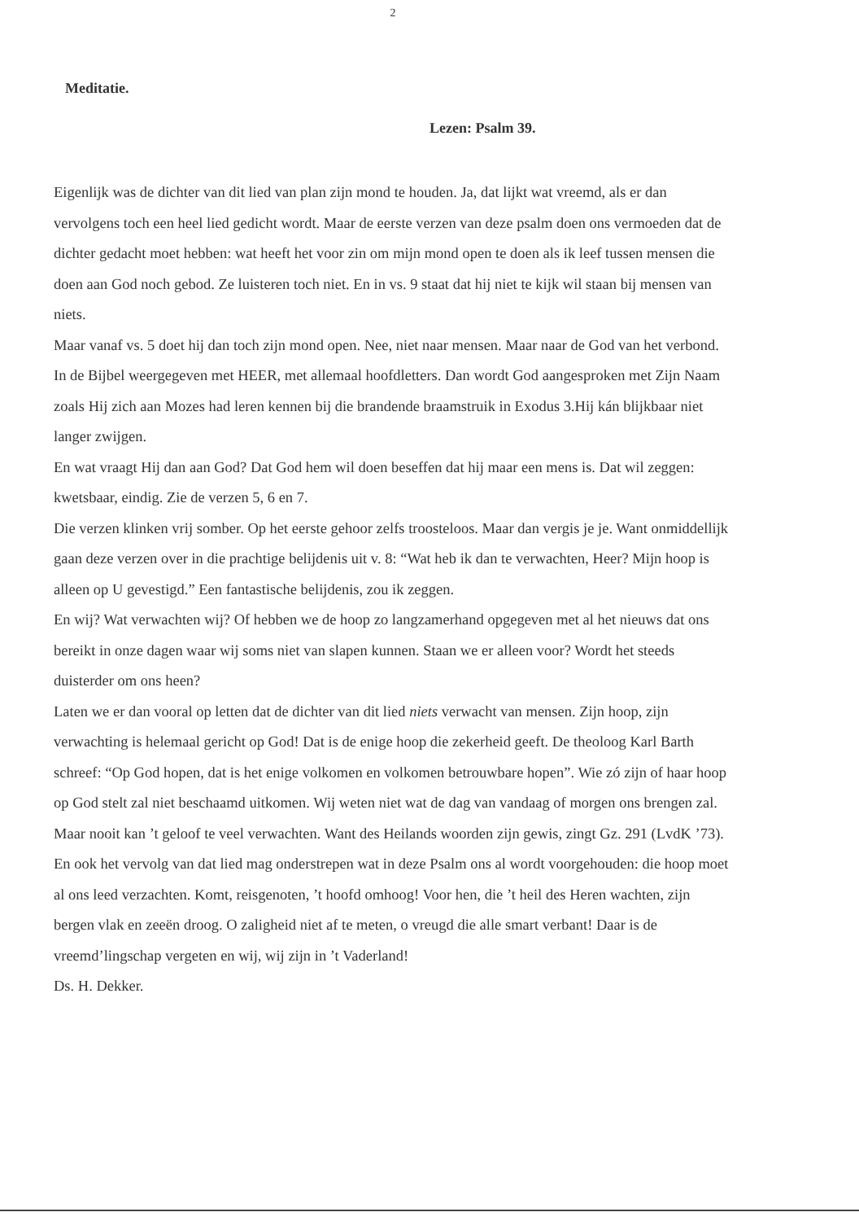2
Meditatie.
Lezen: Psalm 39.
Eigenlijk was de dichter van dit lied van plan zijn mond te houden. Ja, dat lijkt wat vreemd, als er dan vervolgens toch een heel lied gedicht wordt. Maar de eerste verzen van deze psalm doen ons vermoeden dat de dichter gedacht moet hebben: wat heeft het voor zin om mijn mond open te doen als ik leef tussen mensen die doen aan God noch gebod. Ze luisteren toch niet. En in vs. 9 staat dat hij niet te kijk wil staan bij mensen van niets.
Maar vanaf vs. 5 doet hij dan toch zijn mond open. Nee, niet naar mensen. Maar naar de God van het verbond. In de Bijbel weergegeven met HEER, met allemaal hoofdletters. Dan wordt God aangesproken met Zijn Naam zoals Hij zich aan Mozes had leren kennen bij die brandende braamstruik in Exodus 3.Hij kán blijkbaar niet langer zwijgen.
En wat vraagt Hij dan aan God? Dat God hem wil doen beseffen dat hij maar een mens is. Dat wil zeggen: kwetsbaar, eindig. Zie de verzen 5, 6 en 7.
Die verzen klinken vrij somber. Op het eerste gehoor zelfs troosteloos. Maar dan vergis je je. Want onmiddellijk gaan deze verzen over in die prachtige belijdenis uit v. 8: “Wat heb ik dan te verwachten, Heer? Mijn hoop is alleen op U gevestigd.” Een fantastische belijdenis, zou ik zeggen.
En wij? Wat verwachten wij? Of hebben we de hoop zo langzamerhand opgegeven met al het nieuws dat ons bereikt in onze dagen waar wij soms niet van slapen kunnen. Staan we er alleen voor? Wordt het steeds duisterder om ons heen?
Laten we er dan vooral op letten dat de dichter van dit lied niets verwacht van mensen. Zijn hoop, zijn verwachting is helemaal gericht op God! Dat is de enige hoop die zekerheid geeft. De theoloog Karl Barth schreef: “Op God hopen, dat is het enige volkomen en volkomen betrouwbare hopen”. Wie zó zijn of haar hoop op God stelt zal niet beschaamd uitkomen. Wij weten niet wat de dag van vandaag of morgen ons brengen zal. Maar nooit kan ’t geloof te veel verwachten. Want des Heilands woorden zijn gewis, zingt Gz. 291 (LvdK ’73). En ook het vervolg van dat lied mag onderstrepen wat in deze Psalm ons al wordt voorgehouden: die hoop moet al ons leed verzachten. Komt, reisgenoten, ’t hoofd omhoog! Voor hen, die ’t heil des Heren wachten, zijn bergen vlak en zeeën droog. O zaligheid niet af te meten, o vreugd die alle smart verbant! Daar is de vreemd’lingschap vergeten en wij, wij zijn in ’t Vaderland!
Ds. H. Dekker.